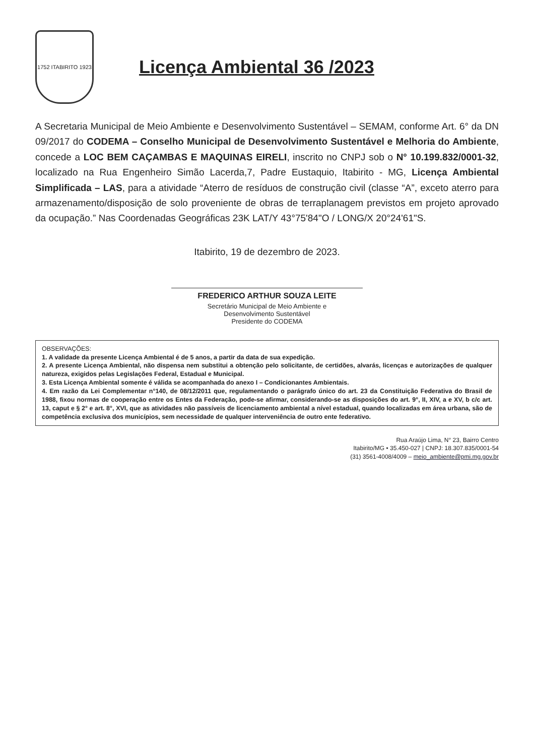1752 ITABIRITO 1923
Licença Ambiental 36 /2023
A Secretaria Municipal de Meio Ambiente e Desenvolvimento Sustentável – SEMAM, conforme Art. 6° da DN 09/2017 do CODEMA – Conselho Municipal de Desenvolvimento Sustentável e Melhoria do Ambiente, concede a LOC BEM CAÇAMBAS E MAQUINAS EIRELI, inscrito no CNPJ sob o N° 10.199.832/0001-32, localizado na Rua Engenheiro Simão Lacerda,7, Padre Eustaquio, Itabirito - MG, Licença Ambiental Simplificada – LAS, para a atividade “Aterro de resíduos de construção civil (classe “A”, exceto aterro para armazenamento/disposição de solo proveniente de obras de terraplanagem previstos em projeto aprovado da ocupação.” Nas Coordenadas Geográficas 23K LAT/Y 43°75'84"O / LONG/X 20°24'61"S.
Itabirito, 19 de dezembro de 2023.
FREDERICO ARTHUR SOUZA LEITE
Secretário Municipal de Meio Ambiente e
Desenvolvimento Sustentável
Presidente do CODEMA
OBSERVAÇÕES:
1. A validade da presente Licença Ambiental é de 5 anos, a partir da data de sua expedição.
2. A presente Licença Ambiental, não dispensa nem substitui a obtenção pelo solicitante, de certidões, alvarás, licenças e autorizações de qualquer natureza, exigidos pelas Legislações Federal, Estadual e Municipal.
3. Esta Licença Ambiental somente é válida se acompanhada do anexo I – Condicionantes Ambientais.
4. Em razão da Lei Complementar n°140, de 08/12/2011 que, regulamentando o parágrafo único do art. 23 da Constituição Federativa do Brasil de 1988, fixou normas de cooperação entre os Entes da Federação, pode-se afirmar, considerando-se as disposições do art. 9°, II, XIV, a e XV, b c/c art. 13, caput e § 2° e art. 8°, XVI, que as atividades não passíveis de licenciamento ambiental a nível estadual, quando localizadas em área urbana, são de competência exclusiva dos municípios, sem necessidade de qualquer interveniência de outro ente federativo.
Rua Araújo Lima, N° 23, Bairro Centro
Itabirito/MG • 35.450-027 | CNPJ: 18.307.835/0001-54
(31) 3561-4008/4009 – meio_ambiente@pmi.mg.gov.br